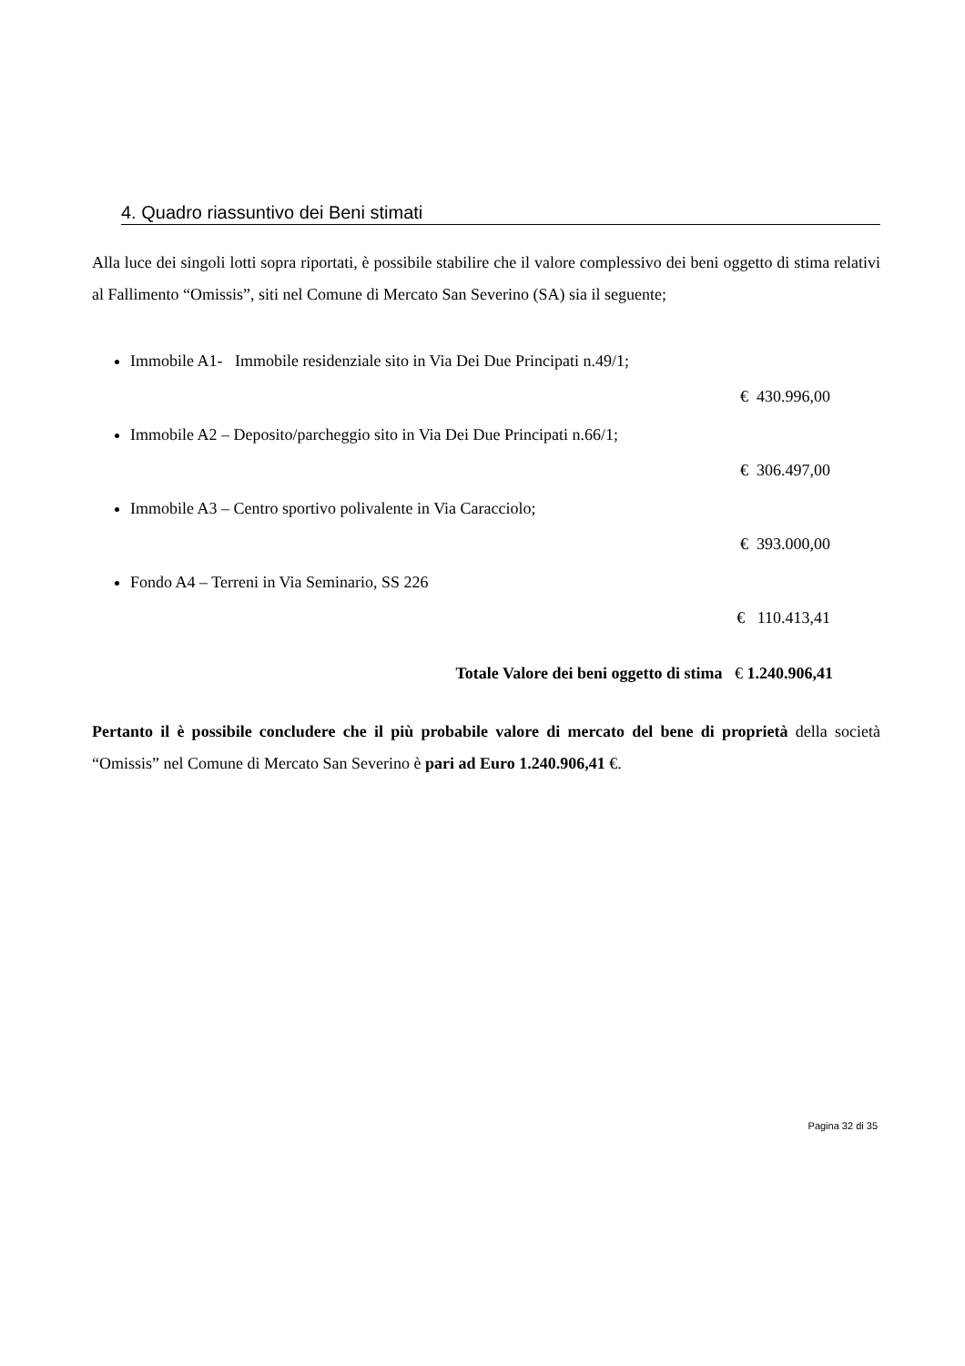4. Quadro riassuntivo dei Beni stimati
Alla luce dei singoli lotti sopra riportati, è possibile stabilire che il valore complessivo dei beni oggetto di stima relativi al Fallimento “Omissis”, siti nel Comune di Mercato San Severino (SA) sia il seguente;
Immobile A1- Immobile residenziale sito in Via Dei Due Principati n.49/1;
€ 430.996,00
Immobile A2 – Deposito/parcheggio sito in Via Dei Due Principati n.66/1;
€ 306.497,00
Immobile A3 – Centro sportivo polivalente in Via Caracciolo;
€ 393.000,00
Fondo A4 – Terreni in Via Seminario, SS 226
€ 110.413,41
Totale Valore dei beni oggetto di stima € 1.240.906,41
Pertanto il è possibile concludere che il più probabile valore di mercato del bene di proprietà della società “Omissis” nel Comune di Mercato San Severino è pari ad Euro 1.240.906,41 €.
Pagina 32 di 35